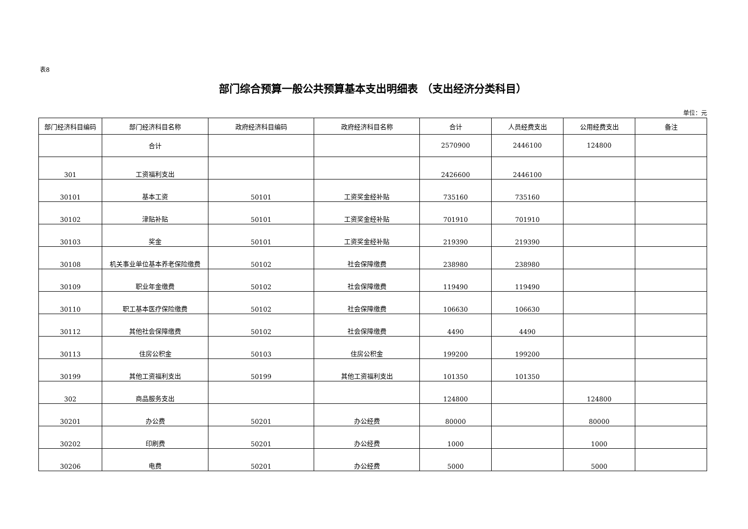表8
部门综合预算一般公共预算基本支出明细表 （支出经济分类科目）
单位：元
| 部门经济科目编码 | 部门经济科目名称 | 政府经济科目编码 | 政府经济科目名称 | 合计 | 人员经费支出 | 公用经费支出 | 备注 |
| --- | --- | --- | --- | --- | --- | --- | --- |
| | 合计 | | | 2570900 | 2446100 | 124800 | |
| 301 | 工资福利支出 | | | 2426600 | 2446100 | | |
| 30101 | 基本工资 | 50101 | 工资奖金经补贴 | 735160 | 735160 | | |
| 30102 | 津贴补贴 | 50101 | 工资奖金经补贴 | 701910 | 701910 | | |
| 30103 | 奖金 | 50101 | 工资奖金经补贴 | 219390 | 219390 | | |
| 30108 | 机关事业单位基本养老保险缴费 | 50102 | 社会保障缴费 | 238980 | 238980 | | |
| 30109 | 职业年金缴费 | 50102 | 社会保障缴费 | 119490 | 119490 | | |
| 30110 | 职工基本医疗保险缴费 | 50102 | 社会保障缴费 | 106630 | 106630 | | |
| 30112 | 其他社会保障缴费 | 50102 | 社会保障缴费 | 4490 | 4490 | | |
| 30113 | 住房公积金 | 50103 | 住房公积金 | 199200 | 199200 | | |
| 30199 | 其他工资福利支出 | 50199 | 其他工资福利支出 | 101350 | 101350 | | |
| 302 | 商品服务支出 | | | 124800 | | 124800 | |
| 30201 | 办公费 | 50201 | 办公经费 | 80000 | | 80000 | |
| 30202 | 印刷费 | 50201 | 办公经费 | 1000 | | 1000 | |
| 30206 | 电费 | 50201 | 办公经费 | 5000 | | 5000 | |